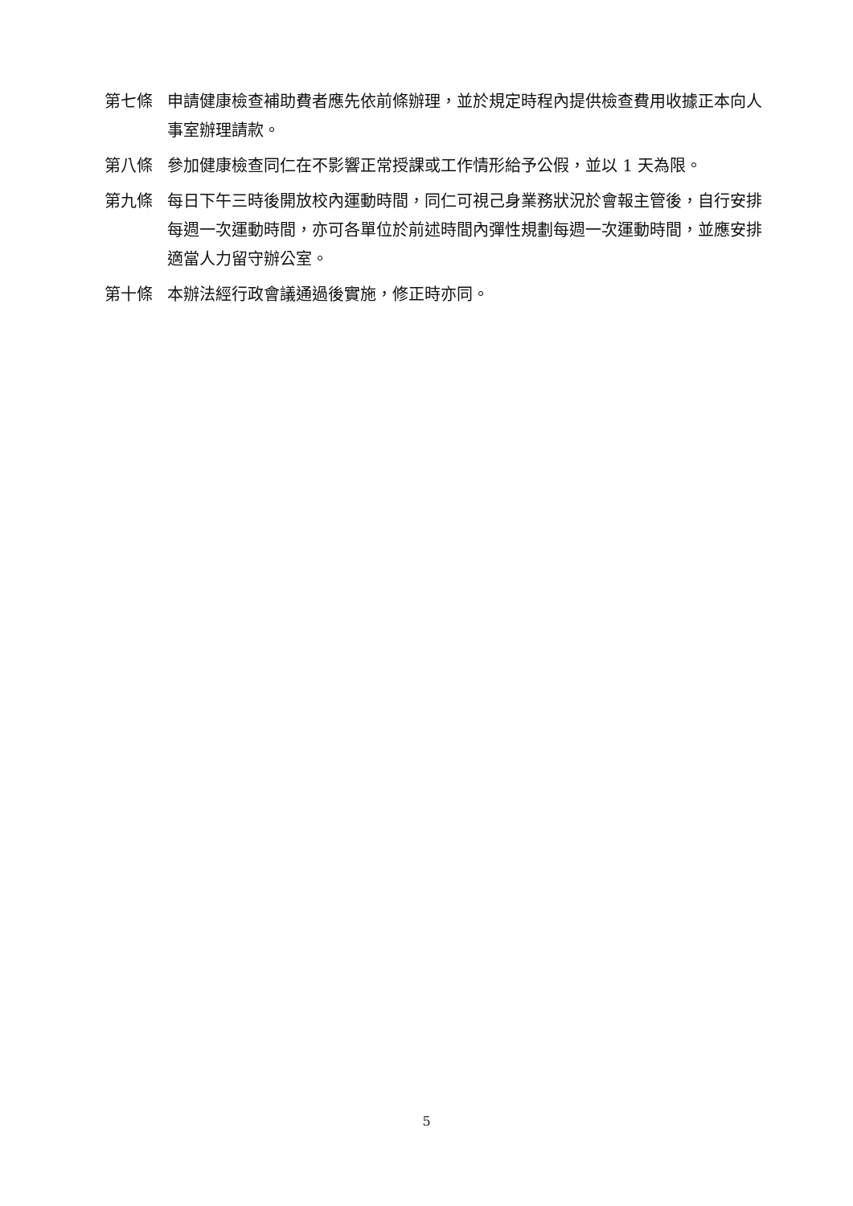第七條 申請健康檢查補助費者應先依前條辦理，並於規定時程內提供檢查費用收據正本向人事室辦理請款。
第八條 參加健康檢查同仁在不影響正常授課或工作情形給予公假，並以 1 天為限。
第九條 每日下午三時後開放校內運動時間，同仁可視己身業務狀況於會報主管後，自行安排每週一次運動時間，亦可各單位於前述時間內彈性規劃每週一次運動時間，並應安排適當人力留守辦公室。
第十條 本辦法經行政會議通過後實施，修正時亦同。
5